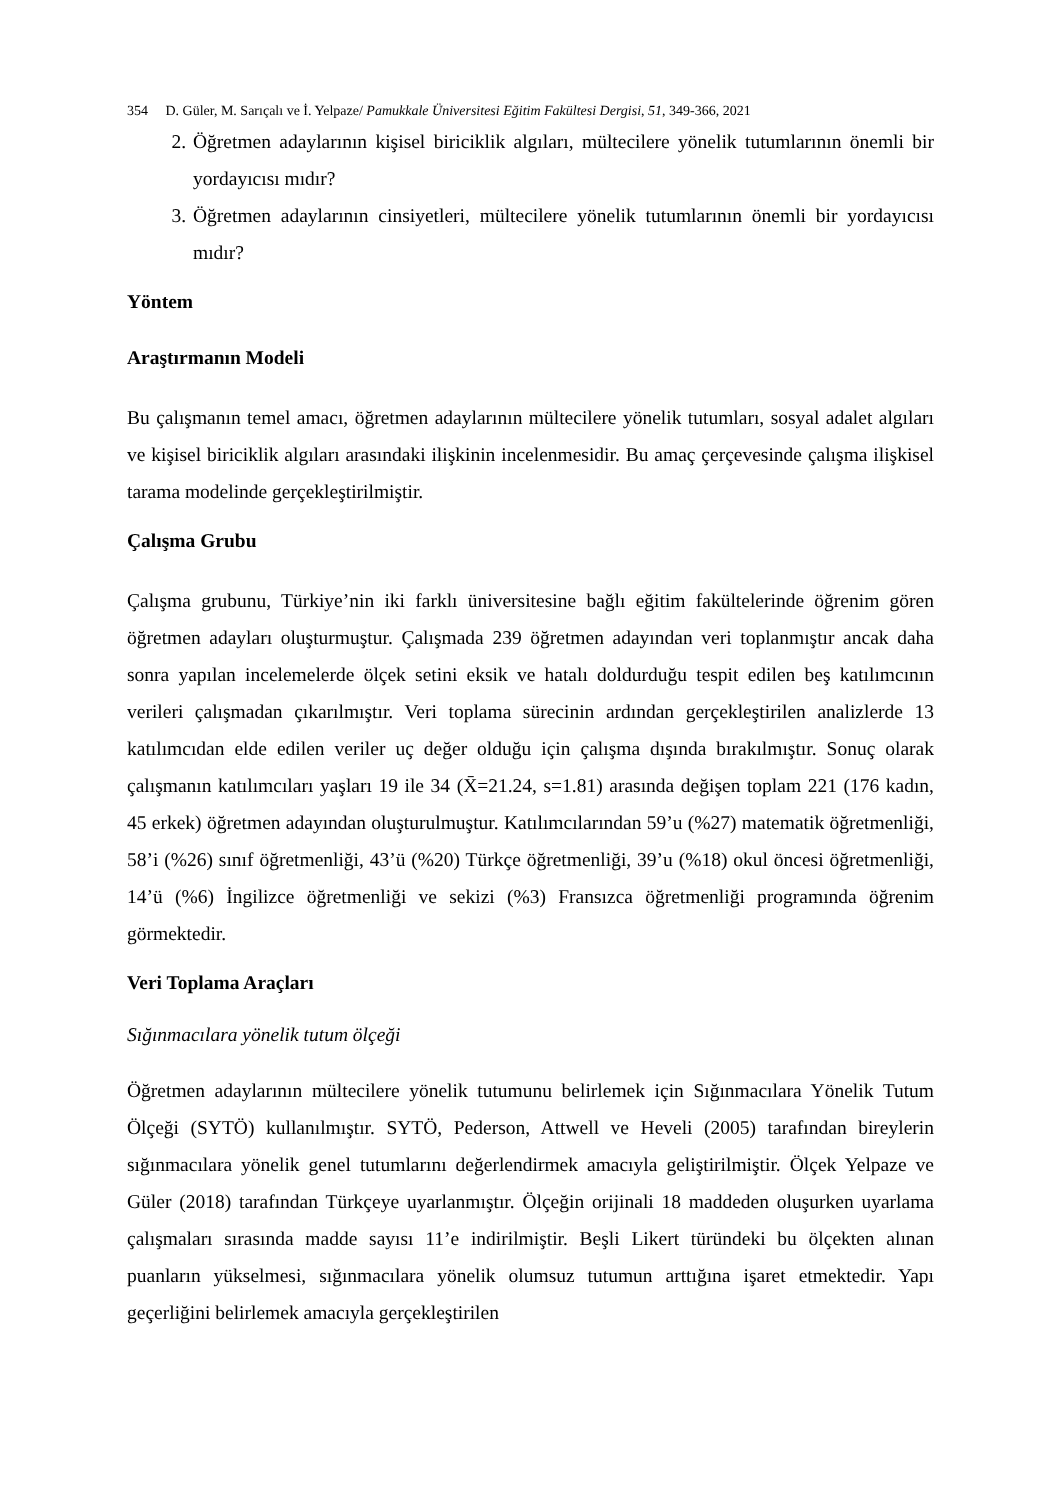354 D. Güler, M. Sarıçalı ve İ. Yelpaze/ Pamukkale Üniversitesi Eğitim Fakültesi Dergisi, 51, 349-366, 2021
2. Öğretmen adaylarının kişisel biriciklik algıları, mültecilere yönelik tutumlarının önemli bir yordayıcısı mıdır?
3. Öğretmen adaylarının cinsiyetleri, mültecilere yönelik tutumlarının önemli bir yordayıcısı mıdır?
Yöntem
Araştırmanın Modeli
Bu çalışmanın temel amacı, öğretmen adaylarının mültecilere yönelik tutumları, sosyal adalet algıları ve kişisel biriciklik algıları arasındaki ilişkinin incelenmesidir. Bu amaç çerçevesinde çalışma ilişkisel tarama modelinde gerçekleştirilmiştir.
Çalışma Grubu
Çalışma grubunu, Türkiye’nin iki farklı üniversitesine bağlı eğitim fakültelerinde öğrenim gören öğretmen adayları oluşturmuştur. Çalışmada 239 öğretmen adayından veri toplanmıştır ancak daha sonra yapılan incelemelerde ölçek setini eksik ve hatalı doldurduğu tespit edilen beş katılımcının verileri çalışmadan çıkarılmıştır. Veri toplama sürecinin ardından gerçekleştirilen analizlerde 13 katılımcıdan elde edilen veriler uç değer olduğu için çalışma dışında bırakılmıştır. Sonuç olarak çalışmanın katılımcıları yaşları 19 ile 34 (X̄=21.24, s=1.81) arasında değişen toplam 221 (176 kadın, 45 erkek) öğretmen adayından oluşturulmuştur. Katılımcılarından 59’u (%27) matematik öğretmenliği, 58’i (%26) sınıf öğretmenliği, 43’ü (%20) Türkçe öğretmenliği, 39’u (%18) okul öncesi öğretmenliği, 14’ü (%6) İngilizce öğretmenliği ve sekizi (%3) Fransızca öğretmenliği programında öğrenim görmektedir.
Veri Toplama Araçları
Sığınmacılara yönelik tutum ölçeği
Öğretmen adaylarının mültecilere yönelik tutumunu belirlemek için Sığınmacılara Yönelik Tutum Ölçeği (SYTÖ) kullanılmıştır. SYTÖ, Pederson, Attwell ve Heveli (2005) tarafından bireylerin sığınmacılara yönelik genel tutumlarını değerlendirmek amacıyla geliştirilmiştir. Ölçek Yelpaze ve Güler (2018) tarafından Türkçeye uyarlanmıştır. Ölçeğin orijinali 18 maddeden oluşurken uyarlama çalışmaları sırasında madde sayısı 11’e indirilmiştir. Beşli Likert türündeki bu ölçekten alınan puanların yükselmesi, sığınmacılara yönelik olumsuz tutumun arttığına işaret etmektedir. Yapı geçerliğini belirlemek amacıyla gerçekleştirilen